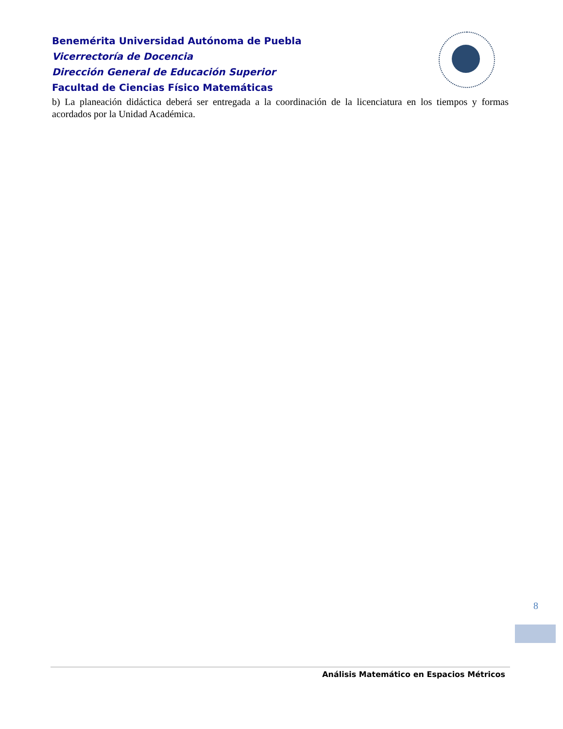Benemérita Universidad Autónoma de Puebla
Vicerrectoría de Docencia
Dirección General de Educación Superior
Facultad de Ciencias Físico Matemáticas
b) La planeación didáctica deberá ser entregada a la coordinación de la licenciatura en los tiempos y formas acordados por la Unidad Académica.
8
Análisis Matemático en Espacios Métricos